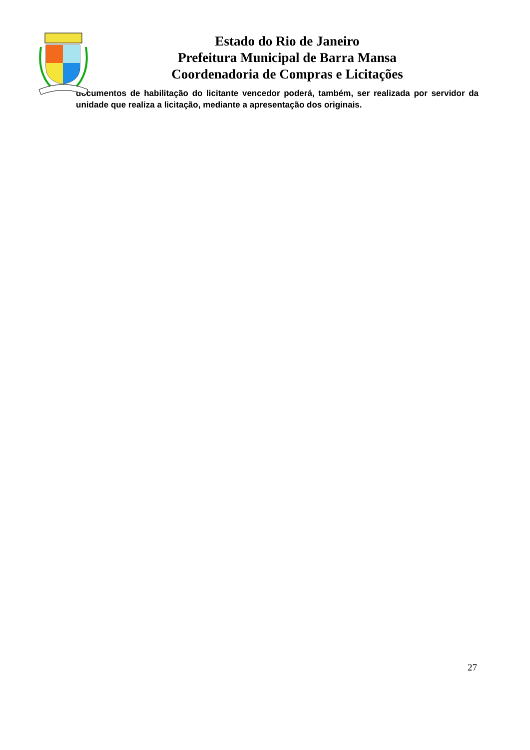Estado do Rio de Janeiro
Prefeitura Municipal de Barra Mansa
Coordenadoria de Compras e Licitações
documentos de habilitação do licitante vencedor poderá, também, ser realizada por servidor da unidade que realiza a licitação, mediante a apresentação dos originais.
27